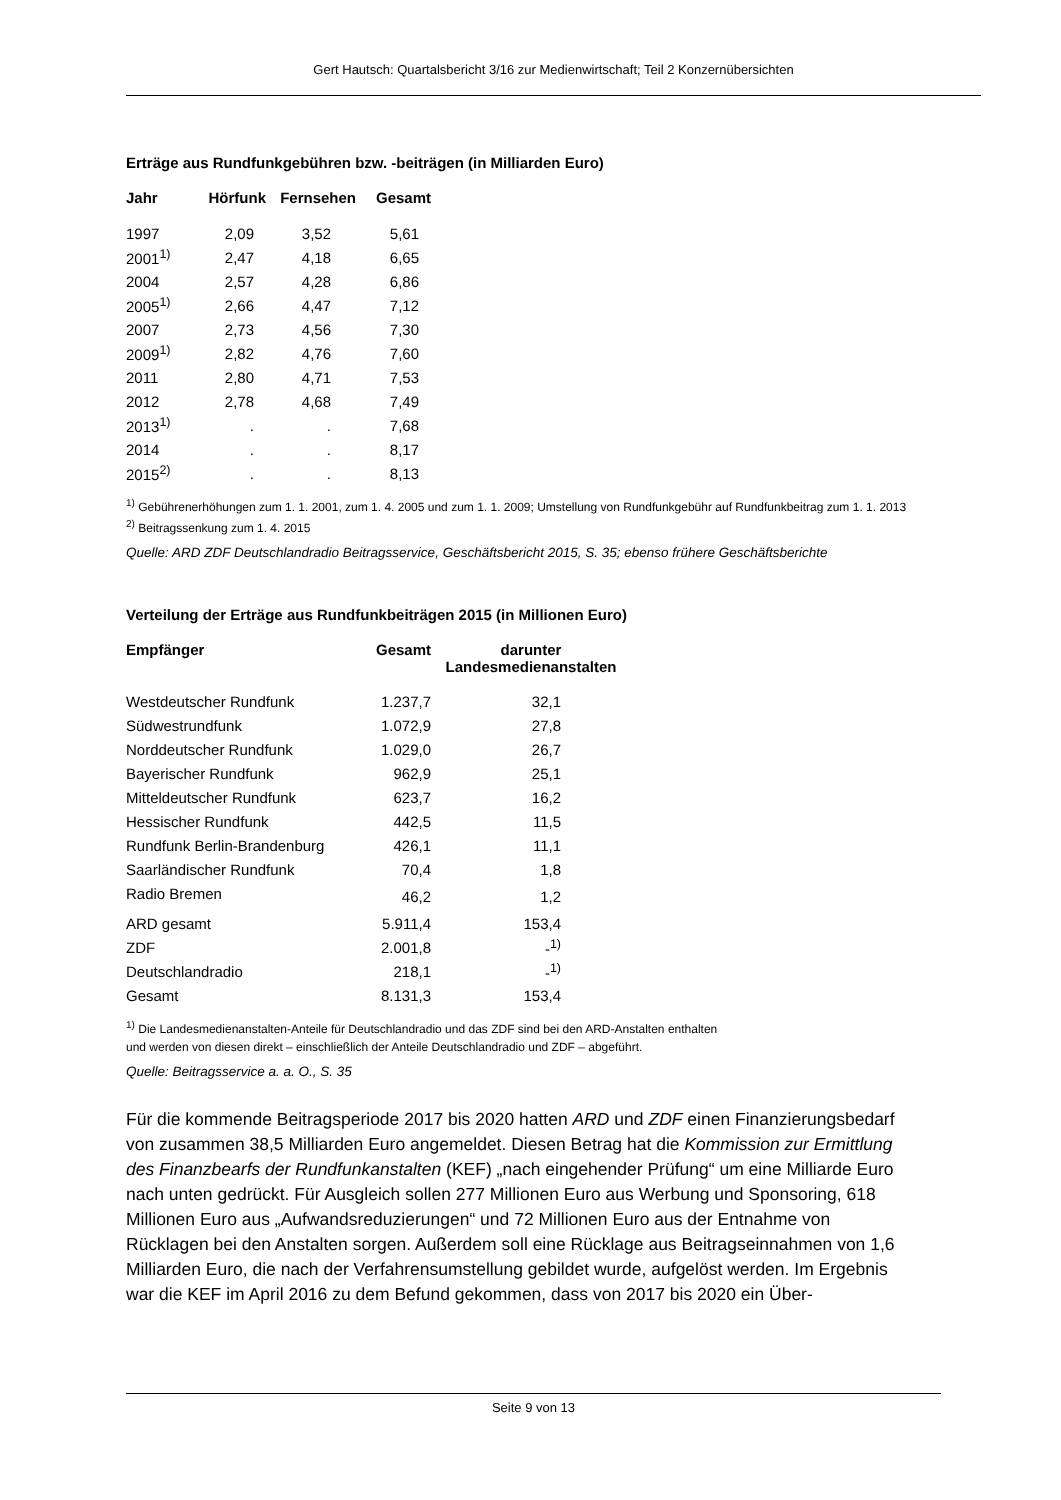Gert Hautsch: Quartalsbericht 3/16 zur Medienwirtschaft; Teil 2 Konzernübersichten
Erträge aus Rundfunkgebühren bzw. -beiträgen (in Milliarden Euro)
| Jahr | Hörfunk | Fernsehen | Gesamt |
| --- | --- | --- | --- |
| 1997 | 2,09 | 3,52 | 5,61 |
| 2001<sup>1)</sup> | 2,47 | 4,18 | 6,65 |
| 2004 | 2,57 | 4,28 | 6,86 |
| 2005<sup>1)</sup> | 2,66 | 4,47 | 7,12 |
| 2007 | 2,73 | 4,56 | 7,30 |
| 2009<sup>1)</sup> | 2,82 | 4,76 | 7,60 |
| 2011 | 2,80 | 4,71 | 7,53 |
| 2012 | 2,78 | 4,68 | 7,49 |
| 2013<sup>1)</sup> | . | . | 7,68 |
| 2014 | . | . | 8,17 |
| 2015<sup>2)</sup> | . | . | 8,13 |
<sup>1)</sup> Gebührenerhöhungen zum 1. 1. 2001, zum 1. 4. 2005 und zum 1. 1. 2009; Umstellung von Rundfunkgebühr auf Rundfunkbeitrag zum 1. 1. 2013
<sup>2)</sup> Beitragssenkung zum 1. 4. 2015
Quelle: ARD ZDF Deutschlandradio Beitragsservice, Geschäftsbericht 2015, S. 35; ebenso frühere Geschäftsberichte
Verteilung der Erträge aus Rundfunkbeiträgen 2015 (in Millionen Euro)
| Empfänger | Gesamt | darunter Landesmedienanstalten |
| --- | --- | --- |
| Westdeutscher Rundfunk | 1.237,7 | 32,1 |
| Südwestrundfunk | 1.072,9 | 27,8 |
| Norddeutscher Rundfunk | 1.029,0 | 26,7 |
| Bayerischer Rundfunk | 962,9 | 25,1 |
| Mitteldeutscher Rundfunk | 623,7 | 16,2 |
| Hessischer Rundfunk | 442,5 | 11,5 |
| Rundfunk Berlin-Brandenburg | 426,1 | 11,1 |
| Saarländischer Rundfunk | 70,4 | 1,8 |
| Radio Bremen | 46,2 | 1,2 |
| ARD gesamt | 5.911,4 | 153,4 |
| ZDF | 2.001,8 | -<sup>1)</sup> |
| Deutschlandradio | 218,1 | -<sup>1)</sup> |
| Gesamt | 8.131,3 | 153,4 |
<sup>1)</sup> Die Landesmedienanstalten-Anteile für Deutschlandradio und das ZDF sind bei den ARD-Anstalten enthalten
und werden von diesen direkt – einschließlich der Anteile Deutschlandradio und ZDF – abgeführt.
Quelle: Beitragsservice a. a. O., S. 35
Für die kommende Beitragsperiode 2017 bis 2020 hatten ARD und ZDF einen Finanzierungsbedarf von zusammen 38,5 Milliarden Euro angemeldet. Diesen Betrag hat die Kommission zur Ermittlung des Finanzbearfs der Rundfunkanstalten (KEF) „nach eingehender Prüfung“ um eine Milliarde Euro nach unten gedrückt. Für Ausgleich sollen 277 Millionen Euro aus Werbung und Sponsoring, 618 Millionen Euro aus „Aufwandsreduzierungen“ und 72 Millionen Euro aus der Entnahme von Rücklagen bei den Anstalten sorgen. Außerdem soll eine Rücklage aus Beitragseinnahmen von 1,6 Milliarden Euro, die nach der Verfahrensumstellung gebildet wurde, aufgelöst werden. Im Ergebnis war die KEF im April 2016 zu dem Befund gekommen, dass von 2017 bis 2020 ein Über-
Seite 9 von 13